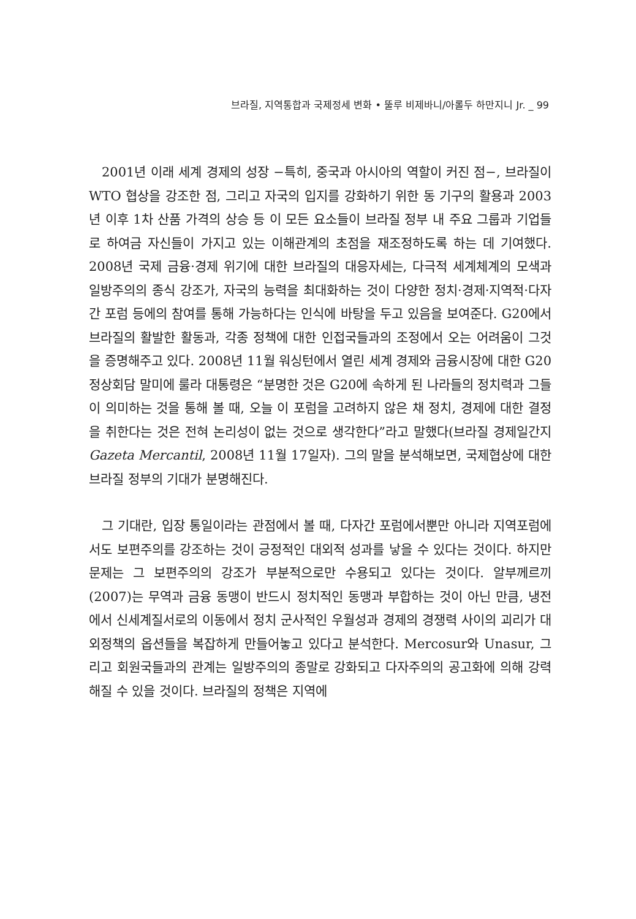브라질, 지역통합과 국제정세 변화 • 뚤루 비제바니/아롤두 하만지니 Jr. _ 99
2001년 이래 세계 경제의 성장 −특히, 중국과 아시아의 역할이 커진 점−, 브라질이 WTO 협상을 강조한 점, 그리고 자국의 입지를 강화하기 위한 동 기구의 활용과 2003년 이후 1차 산품 가격의 상승 등 이 모든 요소들이 브라질 정부 내 주요 그룹과 기업들로 하여금 자신들이 가지고 있는 이해관계의 초점을 재조정하도록 하는 데 기여했다. 2008년 국제 금융·경제 위기에 대한 브라질의 대응자세는, 다극적 세계체계의 모색과 일방주의의 종식 강조가, 자국의 능력을 최대화하는 것이 다양한 정치·경제·지역적·다자간 포럼 등에의 참여를 통해 가능하다는 인식에 바탕을 두고 있음을 보여준다. G20에서 브라질의 활발한 활동과, 각종 정책에 대한 인접국들과의 조정에서 오는 어려움이 그것을 증명해주고 있다. 2008년 11월 워싱턴에서 열린 세계 경제와 금융시장에 대한 G20 정상회담 말미에 룰라 대통령은 “분명한 것은 G20에 속하게 된 나라들의 정치력과 그들이 의미하는 것을 통해 볼 때, 오늘 이 포럼을 고려하지 않은 채 정치, 경제에 대한 결정을 취한다는 것은 전혀 논리성이 없는 것으로 생각한다”라고 말했다(브라질 경제일간지 Gazeta Mercantil, 2008년 11월 17일자). 그의 말을 분석해보면, 국제협상에 대한 브라질 정부의 기대가 분명해진다.
그 기대란, 입장 통일이라는 관점에서 볼 때, 다자간 포럼에서뿐만 아니라 지역포럼에서도 보편주의를 강조하는 것이 긍정적인 대외적 성과를 낳을 수 있다는 것이다. 하지만 문제는 그 보편주의의 강조가 부분적으로만 수용되고 있다는 것이다. 알부께르끼(2007)는 무역과 금융 동맹이 반드시 정치적인 동맹과 부합하는 것이 아닌 만큼, 냉전에서 신세계질서로의 이동에서 정치 군사적인 우월성과 경제의 경쟁력 사이의 괴리가 대외정책의 옵션들을 복잡하게 만들어놓고 있다고 분석한다. Mercosur와 Unasur, 그리고 회원국들과의 관계는 일방주의의 종말로 강화되고 다자주의의 공고화에 의해 강력해질 수 있을 것이다. 브라질의 정책은 지역에